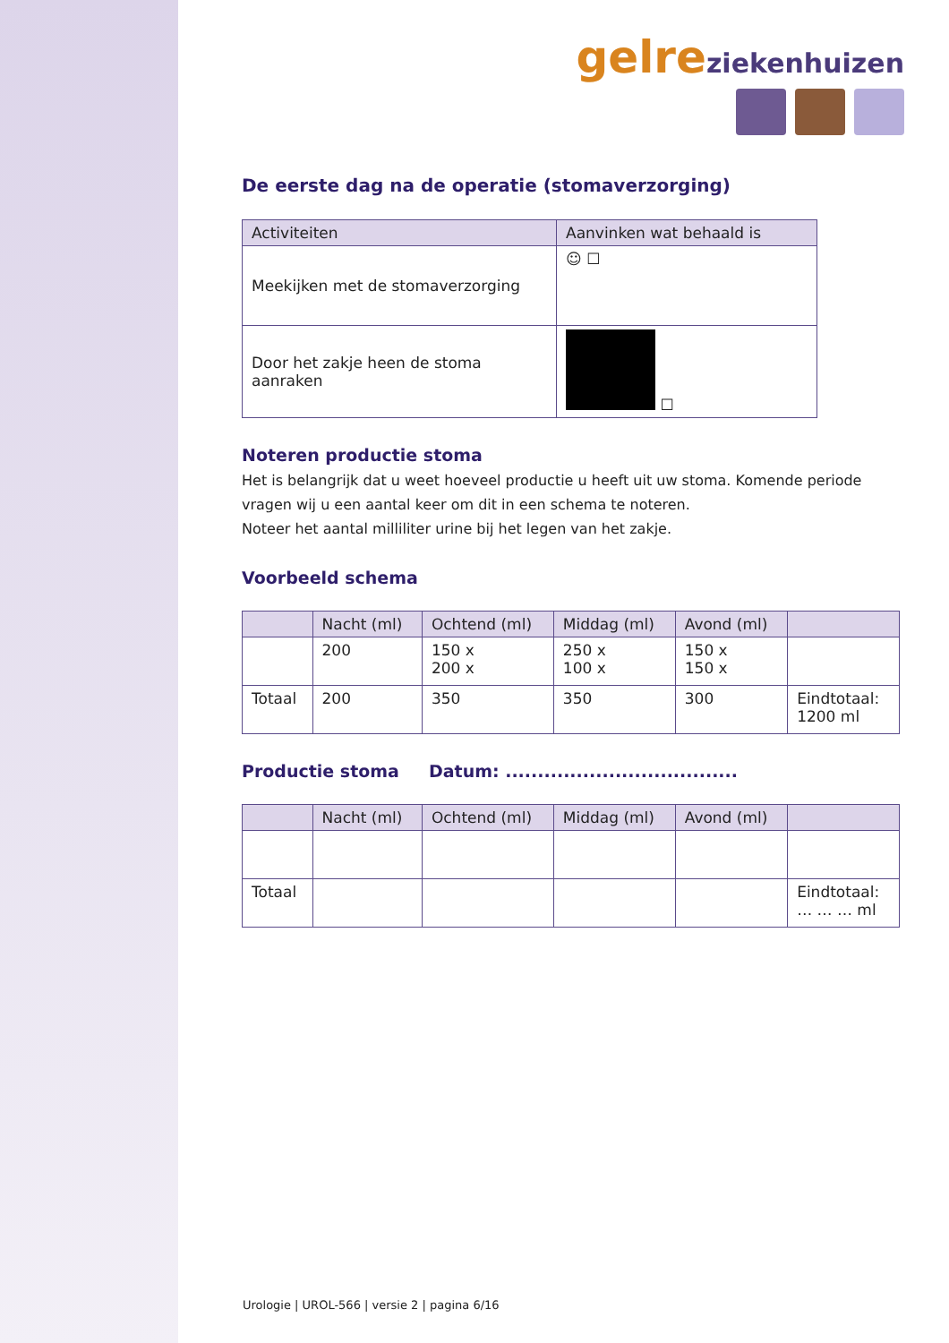gelre ziekenhuizen
De eerste dag na de operatie (stomaverzorging)
| Activiteiten | Aanvinken wat behaald is |
| --- | --- |
| Meekijken met de stomaverzorging | ☺ ☐ |
| Door het zakje heen de stoma aanraken | ☐ |
Noteren productie stoma
Het is belangrijk dat u weet hoeveel productie u heeft uit uw stoma. Komende periode vragen wij u een aantal keer om dit in een schema te noteren.
Noteer het aantal milliliter urine bij het legen van het zakje.
Voorbeeld schema
| | Nacht (ml) | Ochtend (ml) | Middag (ml) | Avond (ml) | |
| --- | --- | --- | --- | --- | --- |
| | 200 | 150 x 200 x | 250 x 100 x | 150 x 150 x | |
| Totaal | 200 | 350 | 350 | 300 | Eindtotaal: 1200 ml |
Productie stoma Datum: ....................................
| | Nacht (ml) | Ochtend (ml) | Middag (ml) | Avond (ml) | |
| --- | --- | --- | --- | --- | --- |
| Totaal | | | | | Eindtotaal: … … … ml |
Urologie | UROL-566 | versie 2 | pagina 6/16